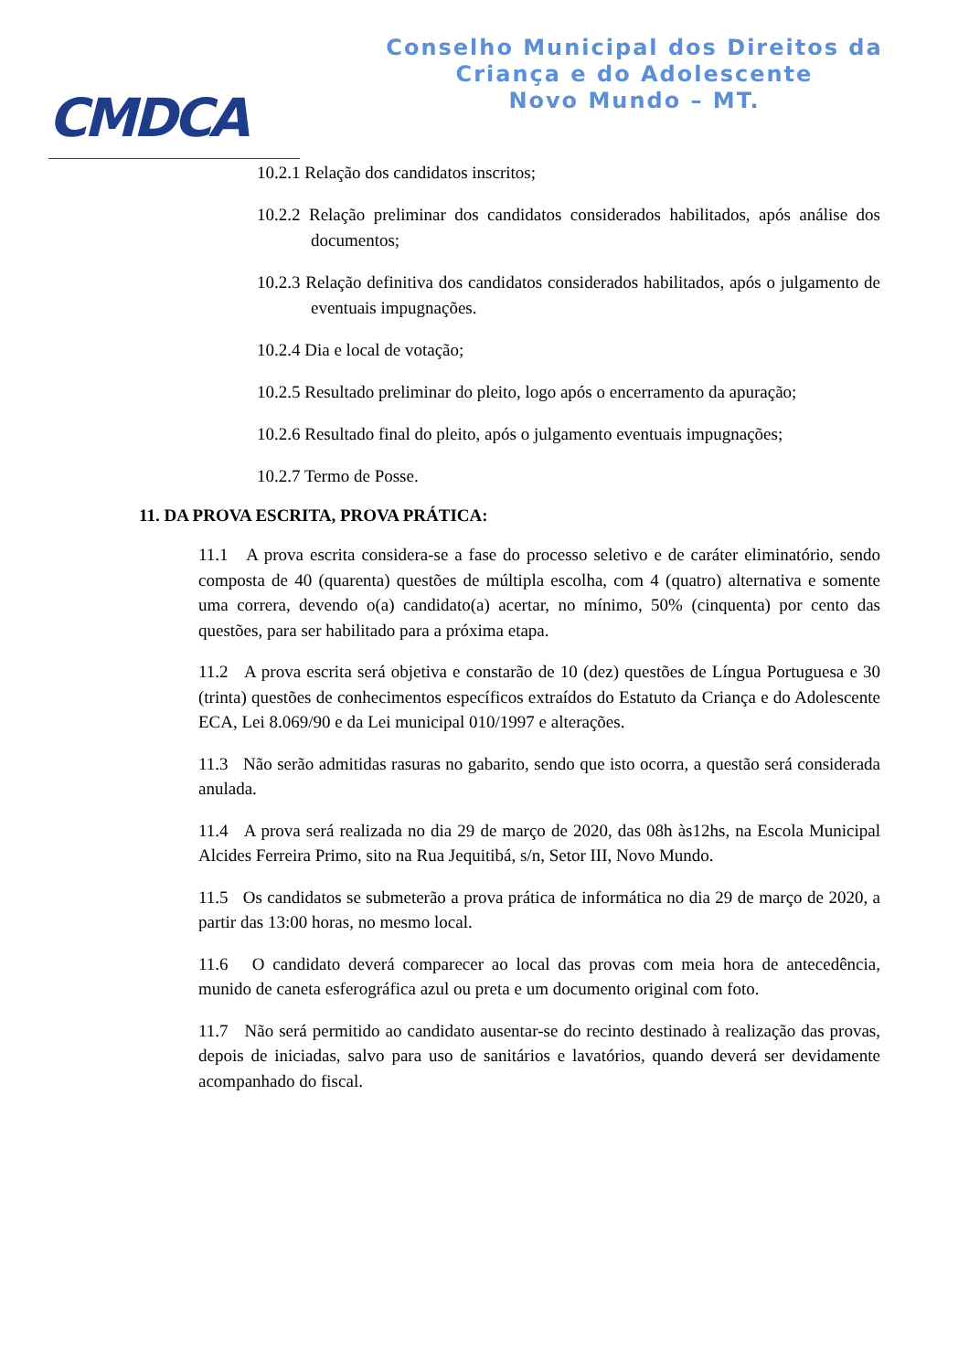CMDCA
Conselho Municipal dos Direitos da
Criança e do Adolescente
Novo Mundo – MT.
10.2.1 Relação dos candidatos inscritos;
10.2.2 Relação preliminar dos candidatos considerados habilitados, após análise dos documentos;
10.2.3 Relação definitiva dos candidatos considerados habilitados, após o julgamento de eventuais impugnações.
10.2.4 Dia e local de votação;
10.2.5 Resultado preliminar do pleito, logo após o encerramento da apuração;
10.2.6 Resultado final do pleito, após o julgamento eventuais impugnações;
10.2.7 Termo de Posse.
11. DA PROVA ESCRITA, PROVA PRÁTICA:
11.1 A prova escrita considera-se a fase do processo seletivo e de caráter eliminatório, sendo composta de 40 (quarenta) questões de múltipla escolha, com 4 (quatro) alternativa e somente uma correra, devendo o(a) candidato(a) acertar, no mínimo, 50% (cinquenta) por cento das questões, para ser habilitado para a próxima etapa.
11.2 A prova escrita será objetiva e constarão de 10 (dez) questões de Língua Portuguesa e 30 (trinta) questões de conhecimentos específicos extraídos do Estatuto da Criança e do Adolescente ECA, Lei 8.069/90 e da Lei municipal 010/1997 e alterações.
11.3 Não serão admitidas rasuras no gabarito, sendo que isto ocorra, a questão será considerada anulada.
11.4 A prova será realizada no dia 29 de março de 2020, das 08h às12hs, na Escola Municipal Alcides Ferreira Primo, sito na Rua Jequitibá, s/n, Setor III, Novo Mundo.
11.5 Os candidatos se submeterão a prova prática de informática no dia 29 de março de 2020, a partir das 13:00 horas, no mesmo local.
11.6 O candidato deverá comparecer ao local das provas com meia hora de antecedência, munido de caneta esferográfica azul ou preta e um documento original com foto.
11.7 Não será permitido ao candidato ausentar-se do recinto destinado à realização das provas, depois de iniciadas, salvo para uso de sanitários e lavatórios, quando deverá ser devidamente acompanhado do fiscal.